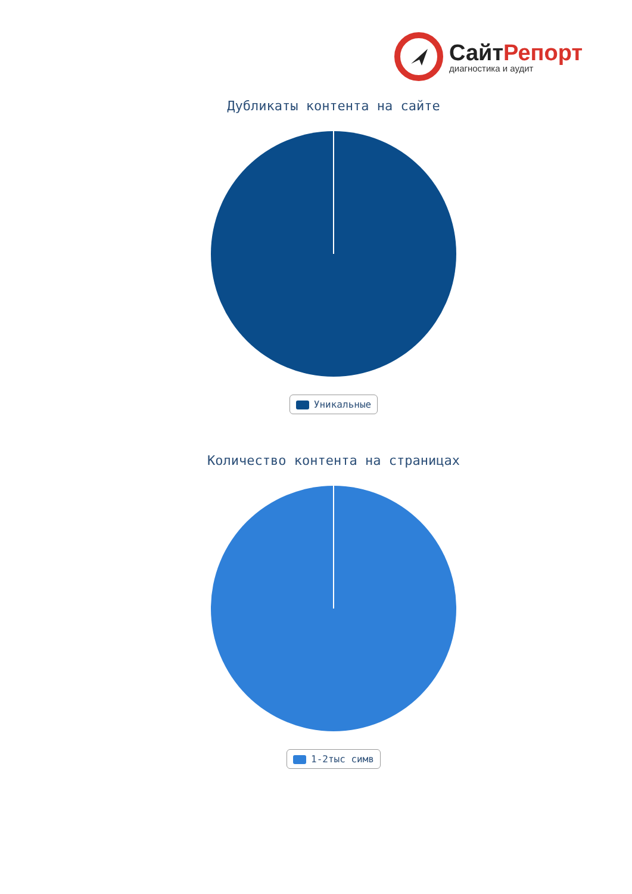СайтРепорт
диагностика и аудит
Дубликаты контента на сайте
Уникальные
Количество контента на страницах
1-2тыс симв